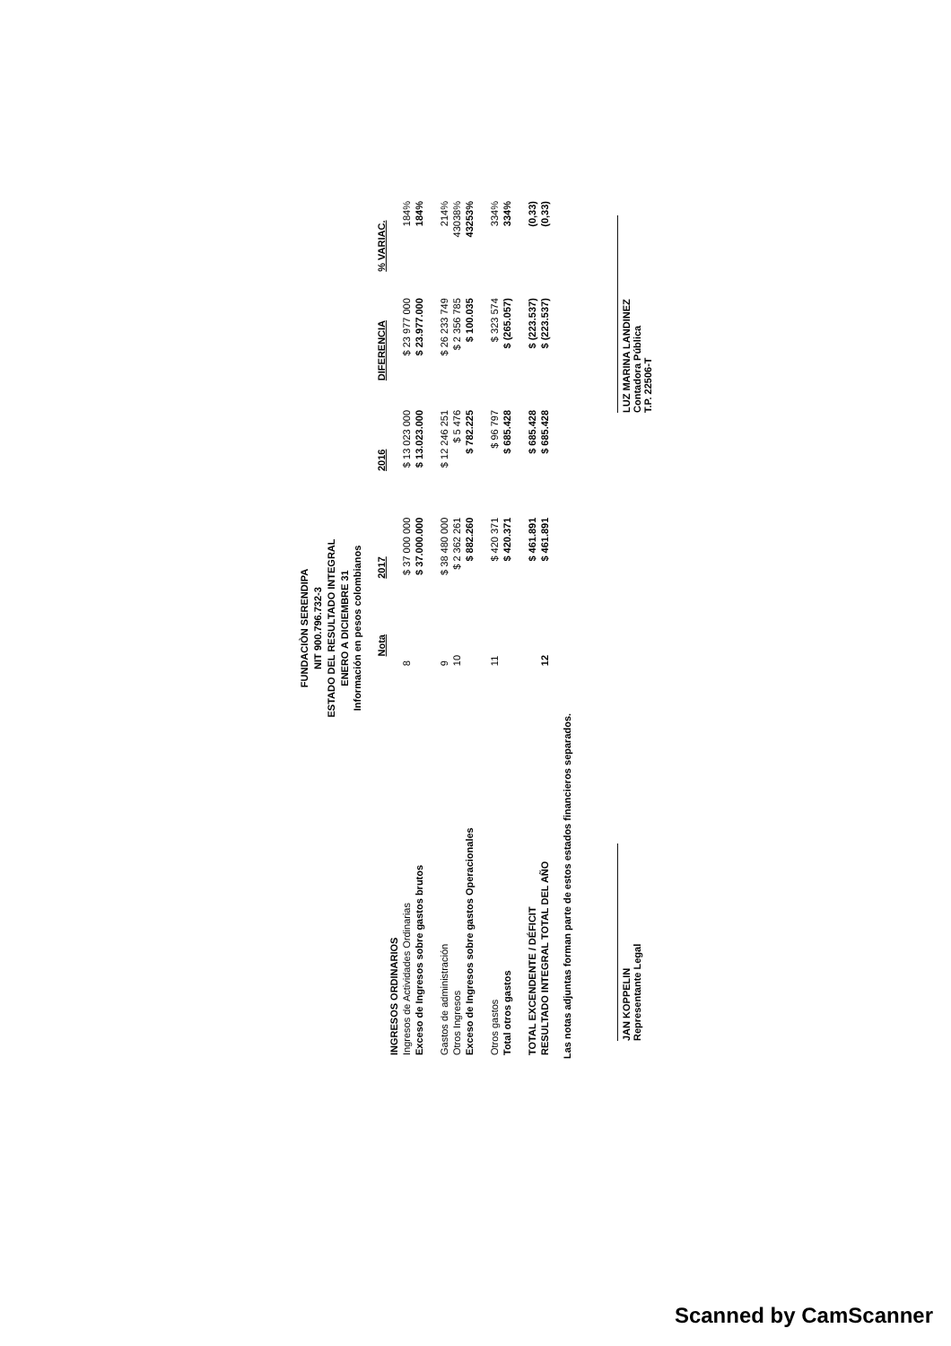FUNDACIÒN SERENDIPA
NIT 900.796.732-3
ESTADO DEL RESULTADO INTEGRAL
ENERO A DICIEMBRE 31
Información en pesos colombianos
| | Nota | 2017 | 2016 | DIFERENCIA | % VARIAC. |
| --- | --- | --- | --- | --- | --- |
| INGRESOS ORDINARIOS | | | | | |
| Ingresos de Actividades Ordinarias | 8 | $ 37 000 000 | $ 13 023 000 | $ 23 977 000 | 184% |
| Exceso de Ingresos sobre gastos brutos | | $ 37.000.000 | $ 13.023.000 | $ 23.977.000 | 184% |
| Gastos de administración | 9 | $ 38 480 000 | $ 12 246 251 | $ 26 233 749 | 214% |
| Otros Ingresos | 10 | $ 2 362 261 | $ 5 476 | $ 2 356 785 | 43038% |
| Exceso de Ingresos sobre gastos Operacionales | | $ 882.260 | $ 782.225 | $ 100.035 | 43253% |
| Otros gastos | 11 | $ 420 371 | $ 96 797 | $ 323 574 | 334% |
| Total otros gastos | | $ 420.371 | $ 685.428 | $ (265.057) | 334% |
| TOTAL EXCENDENTE / DÉFICIT | | $ 461.891 | $ 685.428 | $ (223.537) | (0,33) |
| RESULTADO INTEGRAL TOTAL DEL AÑO | 12 | $ 461.891 | $ 685.428 | $ (223.537) | (0,33) |
Las notas adjuntas forman parte de estos estados financieros separados.
JAN KOPPELIN
Representante Legal
LUZ MARINA LANDINEZ
Contadora Pública
T.P. 22506-T
Scanned by CamScanner